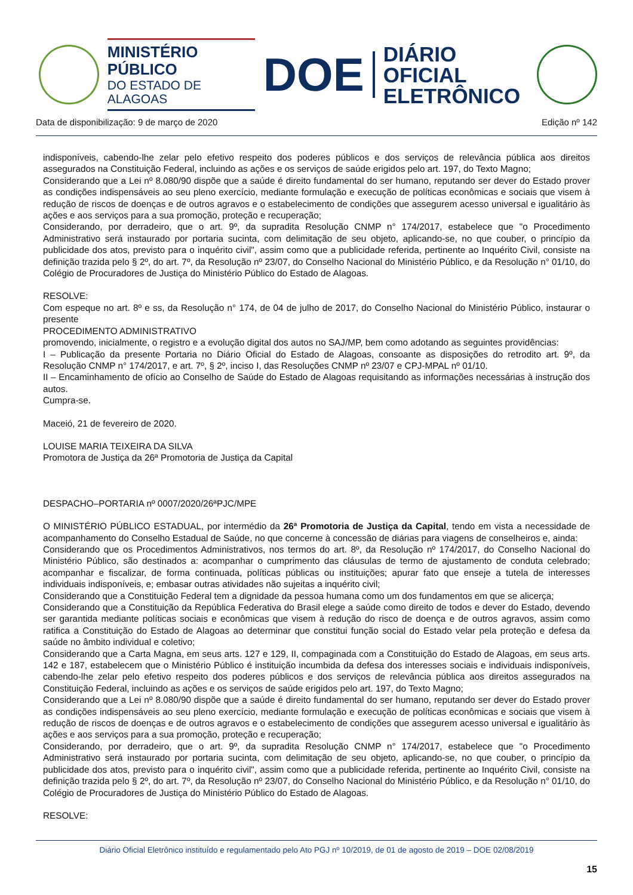MINISTÉRIO PÚBLICO
DO ESTADO DE ALAGOAS
DOE
DIÁRIO OFICIAL
ELETRÔNICO
Data de disponibilização: 9 de março de 2020 Edição nº 142
indisponíveis, cabendo-lhe zelar pelo efetivo respeito dos poderes públicos e dos serviços de relevância pública aos direitos assegurados na Constituição Federal, incluindo as ações e os serviços de saúde erigidos pelo art. 197, do Texto Magno;
Considerando que a Lei nº 8.080/90 dispõe que a saúde é direito fundamental do ser humano, reputando ser dever do Estado prover as condições indispensáveis ao seu pleno exercício, mediante formulação e execução de políticas econômicas e sociais que visem à redução de riscos de doenças e de outros agravos e o estabelecimento de condições que assegurem acesso universal e igualitário às ações e aos serviços para a sua promoção, proteção e recuperação;
Considerando, por derradeiro, que o art. 9º, da supradita Resolução CNMP n° 174/2017, estabelece que "o Procedimento Administrativo será instaurado por portaria sucinta, com delimitação de seu objeto, aplicando-se, no que couber, o princípio da publicidade dos atos, previsto para o inquérito civil", assim como que a publicidade referida, pertinente ao Inquérito Civil, consiste na definição trazida pelo § 2º, do art. 7º, da Resolução nº 23/07, do Conselho Nacional do Ministério Público, e da Resolução n° 01/10, do Colégio de Procuradores de Justiça do Ministério Público do Estado de Alagoas.
RESOLVE:
Com espeque no art. 8º e ss, da Resolução n° 174, de 04 de julho de 2017, do Conselho Nacional do Ministério Público, instaurar o presente
PROCEDIMENTO ADMINISTRATIVO
promovendo, inicialmente, o registro e a evolução digital dos autos no SAJ/MP, bem como adotando as seguintes providências:
I – Publicação da presente Portaria no Diário Oficial do Estado de Alagoas, consoante as disposições do retrodito art. 9º, da Resolução CNMP n° 174/2017, e art. 7º, § 2º, inciso I, das Resoluções CNMP nº 23/07 e CPJ-MPAL nº 01/10.
II – Encaminhamento de ofício ao Conselho de Saúde do Estado de Alagoas requisitando as informações necessárias à instrução dos autos.
Cumpra-se.
Maceió, 21 de fevereiro de 2020.
LOUISE MARIA TEIXEIRA DA SILVA
Promotora de Justiça da 26ª Promotoria de Justiça da Capital
DESPACHO–PORTARIA nº 0007/2020/26ªPJC/MPE
O MINISTÉRIO PÚBLICO ESTADUAL, por intermédio da 26ª Promotoria de Justiça da Capital, tendo em vista a necessidade de acompanhamento do Conselho Estadual de Saúde, no que concerne à concessão de diárias para viagens de conselheiros e, ainda:
Considerando que os Procedimentos Administrativos, nos termos do art. 8º, da Resolução nº 174/2017, do Conselho Nacional do Ministério Público, são destinados a: acompanhar o cumprimento das cláusulas de termo de ajustamento de conduta celebrado; acompanhar e fiscalizar, de forma continuada, políticas públicas ou instituições; apurar fato que enseje a tutela de interesses individuais indisponíveis, e; embasar outras atividades não sujeitas a inquérito civil;
Considerando que a Constituição Federal tem a dignidade da pessoa humana como um dos fundamentos em que se alicerça;
Considerando que a Constituição da República Federativa do Brasil elege a saúde como direito de todos e dever do Estado, devendo ser garantida mediante políticas sociais e econômicas que visem à redução do risco de doença e de outros agravos, assim como ratifica a Constituição do Estado de Alagoas ao determinar que constitui função social do Estado velar pela proteção e defesa da saúde no âmbito individual e coletivo;
Considerando que a Carta Magna, em seus arts. 127 e 129, II, compaginada com a Constituição do Estado de Alagoas, em seus arts. 142 e 187, estabelecem que o Ministério Público é instituição incumbida da defesa dos interesses sociais e individuais indisponíveis, cabendo-lhe zelar pelo efetivo respeito dos poderes públicos e dos serviços de relevância pública aos direitos assegurados na Constituição Federal, incluindo as ações e os serviços de saúde erigidos pelo art. 197, do Texto Magno;
Considerando que a Lei nº 8.080/90 dispõe que a saúde é direito fundamental do ser humano, reputando ser dever do Estado prover as condições indispensáveis ao seu pleno exercício, mediante formulação e execução de políticas econômicas e sociais que visem à redução de riscos de doenças e de outros agravos e o estabelecimento de condições que assegurem acesso universal e igualitário às ações e aos serviços para a sua promoção, proteção e recuperação;
Considerando, por derradeiro, que o art. 9º, da supradita Resolução CNMP n° 174/2017, estabelece que "o Procedimento Administrativo será instaurado por portaria sucinta, com delimitação de seu objeto, aplicando-se, no que couber, o princípio da publicidade dos atos, previsto para o inquérito civil", assim como que a publicidade referida, pertinente ao Inquérito Civil, consiste na definição trazida pelo § 2º, do art. 7º, da Resolução nº 23/07, do Conselho Nacional do Ministério Público, e da Resolução n° 01/10, do Colégio de Procuradores de Justiça do Ministério Público do Estado de Alagoas.
RESOLVE:
Diário Oficial Eletrônico instituído e regulamentado pelo Ato PGJ nº 10/2019, de 01 de agosto de 2019 – DOE 02/08/2019
15